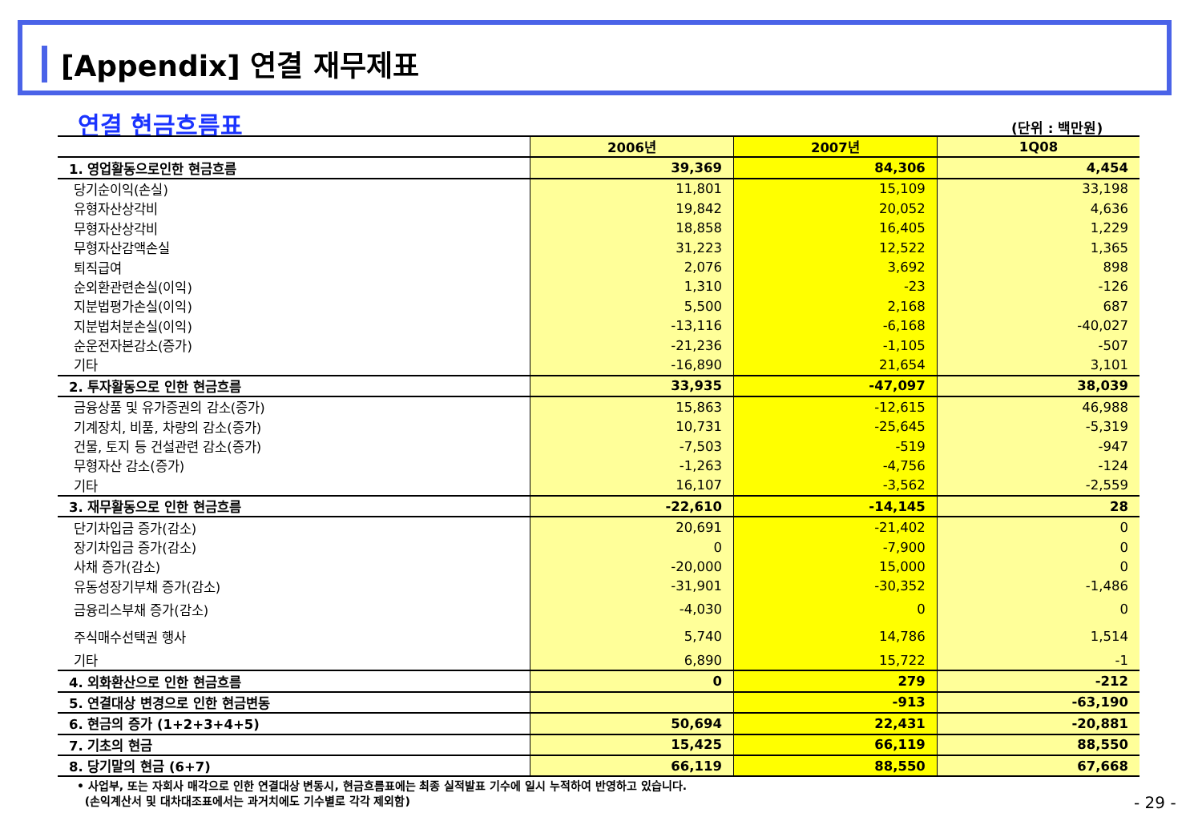[Appendix] 연결 재무제표
연결 현금흐름표 (단위 : 백만원)
| | 2006년 | 2007년 | 1Q08 |
| --- | --- | --- | --- |
| 1. 영업활동으로인한 현금흐름 | 39,369 | 84,306 | 4,454 |
| 당기순이익(손실) | 11,801 | 15,109 | 33,198 |
| 유형자산상각비 | 19,842 | 20,052 | 4,636 |
| 무형자산상각비 | 18,858 | 16,405 | 1,229 |
| 무형자산감액손실 | 31,223 | 12,522 | 1,365 |
| 퇴직급여 | 2,076 | 3,692 | 898 |
| 순외환관련손실(이익) | 1,310 | -23 | -126 |
| 지분법평가손실(이익) | 5,500 | 2,168 | 687 |
| 지분법처분손실(이익) | -13,116 | -6,168 | -40,027 |
| 순운전자본감소(증가) | -21,236 | -1,105 | -507 |
| 기타 | -16,890 | 21,654 | 3,101 |
| 2. 투자활동으로 인한 현금흐름 | 33,935 | -47,097 | 38,039 |
| 금융상품 및 유가증권의 감소(증가) | 15,863 | -12,615 | 46,988 |
| 기계장치, 비품, 차량의 감소(증가) | 10,731 | -25,645 | -5,319 |
| 건물, 토지 등 건설관련 감소(증가) | -7,503 | -519 | -947 |
| 무형자산 감소(증가) | -1,263 | -4,756 | -124 |
| 기타 | 16,107 | -3,562 | -2,559 |
| 3. 재무활동으로 인한 현금흐름 | -22,610 | -14,145 | 28 |
| 단기차입금 증가(감소) | 20,691 | -21,402 | 0 |
| 장기차입금 증가(감소) | 0 | -7,900 | 0 |
| 사채 증가(감소) | -20,000 | 15,000 | 0 |
| 유동성장기부채 증가(감소) | -31,901 | -30,352 | -1,486 |
| 금융리스부채 증가(감소) | -4,030 | 0 | 0 |
| 주식매수선택권 행사 | 5,740 | 14,786 | 1,514 |
| 기타 | 6,890 | 15,722 | -1 |
| 4. 외화환산으로 인한 현금흐름 | 0 | 279 | -212 |
| 5. 연결대상 변경으로 인한 현금변동 | | -913 | -63,190 |
| 6. 현금의 증가 (1+2+3+4+5) | 50,694 | 22,431 | -20,881 |
| 7. 기초의 현금 | 15,425 | 66,119 | 88,550 |
| 8. 당기말의 현금 (6+7) | 66,119 | 88,550 | 67,668 |
• 사업부, 또는 자회사 매각으로 인한 연결대상 변동시, 현금흐름표에는 최종 실적발표 기수에 일시 누적하여 반영하고 있습니다.
(손익계산서 및 대차대조표에서는 과거치에도 기수별로 각각 제외함)
- 29 -